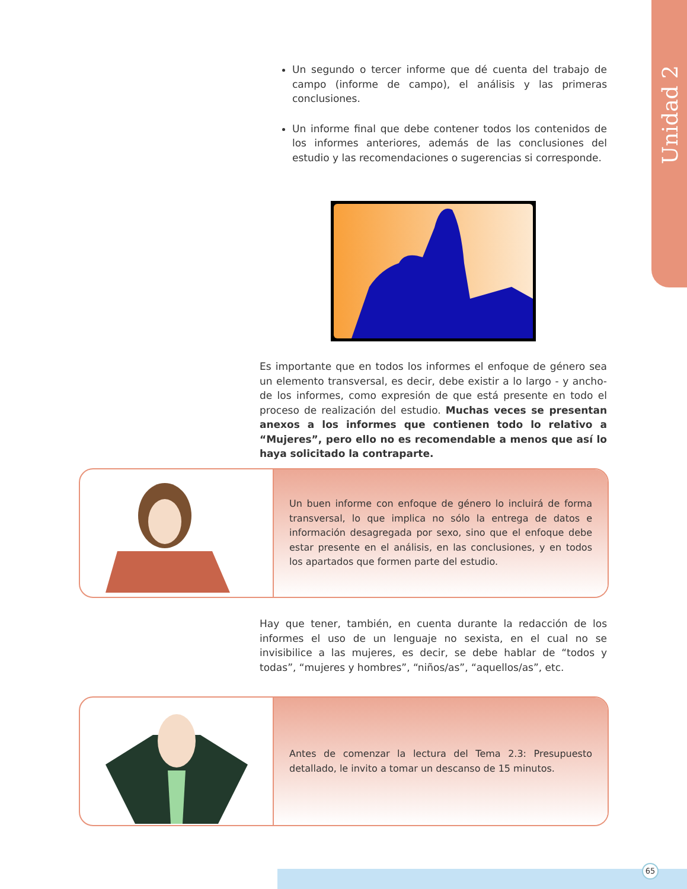Unidad 2
Un segundo o tercer informe que dé cuenta del trabajo de campo (informe de campo), el análisis y las primeras conclusiones.
Un informe final que debe contener todos los contenidos de los informes anteriores, además de las conclusiones del estudio y las recomendaciones o sugerencias si corresponde.
Es importante que en todos los informes el enfoque de género sea un elemento transversal, es decir, debe existir a lo largo - y ancho- de los informes, como expresión de que está presente en todo el proceso de realización del estudio. Muchas veces se presentan anexos a los informes que contienen todo lo relativo a “Mujeres”, pero ello no es recomendable a menos que así lo haya solicitado la contraparte.
Un buen informe con enfoque de género lo incluirá de forma transversal, lo que implica no sólo la entrega de datos e información desagregada por sexo, sino que el enfoque debe estar presente en el análisis, en las conclusiones, y en todos los apartados que formen parte del estudio.
Hay que tener, también, en cuenta durante la redacción de los informes el uso de un lenguaje no sexista, en el cual no se invisibilice a las mujeres, es decir, se debe hablar de “todos y todas”, “mujeres y hombres”, “niños/as”, “aquellos/as”, etc.
Antes de comenzar la lectura del Tema 2.3: Presupuesto detallado, le invito a tomar un descanso de 15 minutos.
65